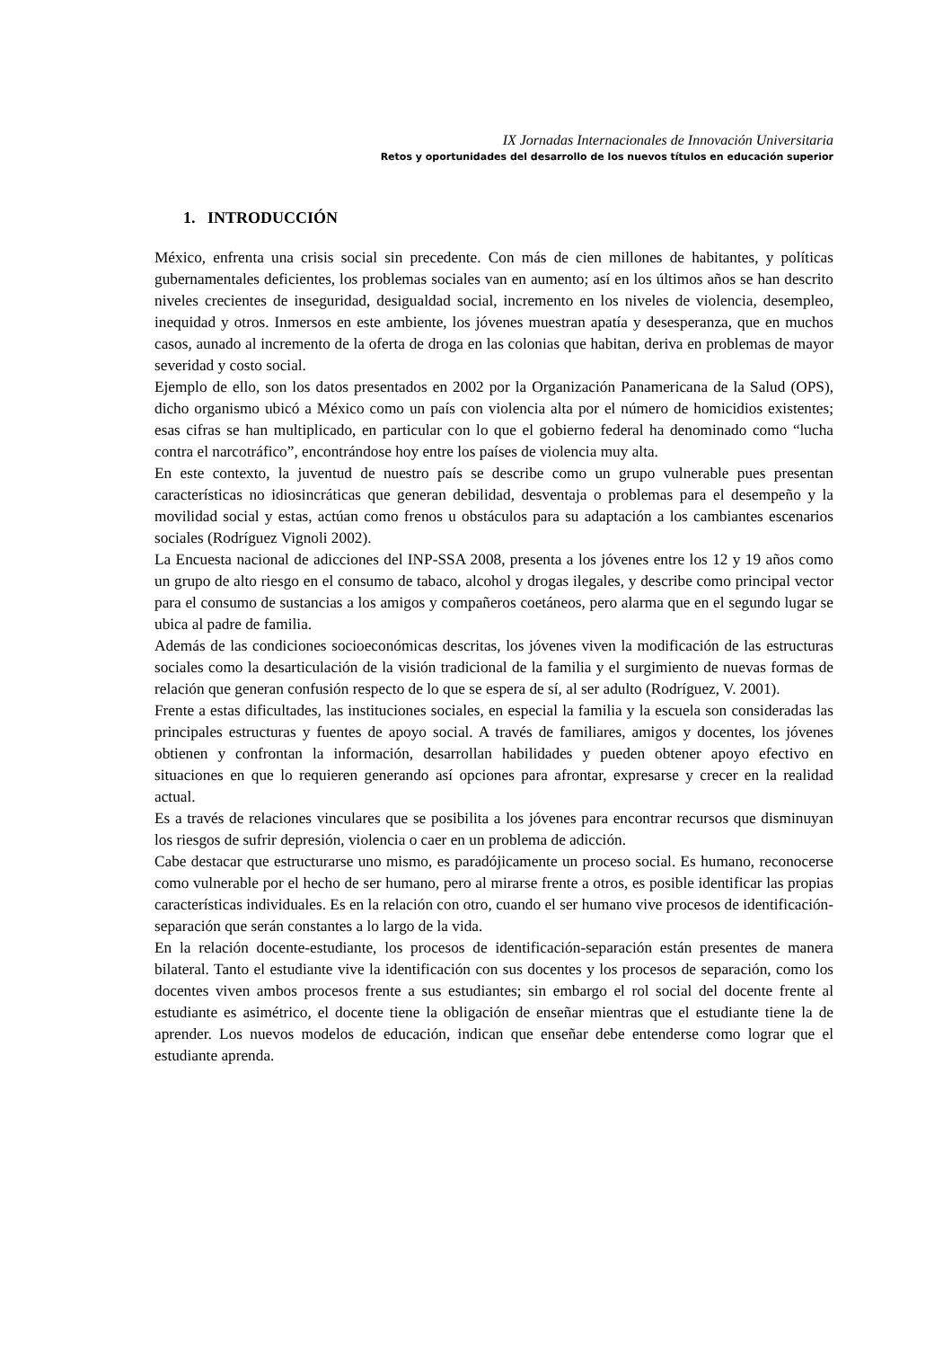IX Jornadas Internacionales de Innovación Universitaria
Retos y oportunidades del desarrollo de los nuevos títulos en educación superior
1. INTRODUCCIÓN
México, enfrenta una crisis social sin precedente. Con más de cien millones de habitantes, y políticas gubernamentales deficientes, los problemas sociales van en aumento; así en los últimos años se han descrito niveles crecientes de inseguridad, desigualdad social, incremento en los niveles de violencia, desempleo, inequidad y otros. Inmersos en este ambiente, los jóvenes muestran apatía y desesperanza, que en muchos casos, aunado al incremento de la oferta de droga en las colonias que habitan, deriva en problemas de mayor severidad y costo social.
Ejemplo de ello, son los datos presentados en 2002 por la Organización Panamericana de la Salud (OPS), dicho organismo ubicó a México como un país con violencia alta por el número de homicidios existentes; esas cifras se han multiplicado, en particular con lo que el gobierno federal ha denominado como “lucha contra el narcotráfico”, encontrándose hoy entre los países de violencia muy alta.
En este contexto, la juventud de nuestro país se describe como un grupo vulnerable pues presentan características no idiosincráticas que generan debilidad, desventaja o problemas para el desempeño y la movilidad social y estas, actúan como frenos u obstáculos para su adaptación a los cambiantes escenarios sociales (Rodríguez Vignoli 2002).
La Encuesta nacional de adicciones del INP-SSA 2008, presenta a los jóvenes entre los 12 y 19 años como un grupo de alto riesgo en el consumo de tabaco, alcohol y drogas ilegales, y describe como principal vector para el consumo de sustancias a los amigos y compañeros coetáneos, pero alarma que en el segundo lugar se ubica al padre de familia.
Además de las condiciones socioeconómicas descritas, los jóvenes viven la modificación de las estructuras sociales como la desarticulación de la visión tradicional de la familia y el surgimiento de nuevas formas de relación que generan confusión respecto de lo que se espera de sí, al ser adulto (Rodríguez, V. 2001).
Frente a estas dificultades, las instituciones sociales, en especial la familia y la escuela son consideradas las principales estructuras y fuentes de apoyo social. A través de familiares, amigos y docentes, los jóvenes obtienen y confrontan la información, desarrollan habilidades y pueden obtener apoyo efectivo en situaciones en que lo requieren generando así opciones para afrontar, expresarse y crecer en la realidad actual.
Es a través de relaciones vinculares que se posibilita a los jóvenes para encontrar recursos que disminuyan los riesgos de sufrir depresión, violencia o caer en un problema de adicción.
Cabe destacar que estructurarse uno mismo, es paradójicamente un proceso social. Es humano, reconocerse como vulnerable por el hecho de ser humano, pero al mirarse frente a otros, es posible identificar las propias características individuales. Es en la relación con otro, cuando el ser humano vive procesos de identificación-separación que serán constantes a lo largo de la vida.
En la relación docente-estudiante, los procesos de identificación-separación están presentes de manera bilateral. Tanto el estudiante vive la identificación con sus docentes y los procesos de separación, como los docentes viven ambos procesos frente a sus estudiantes; sin embargo el rol social del docente frente al estudiante es asimétrico, el docente tiene la obligación de enseñar mientras que el estudiante tiene la de aprender. Los nuevos modelos de educación, indican que enseñar debe entenderse como lograr que el estudiante aprenda.